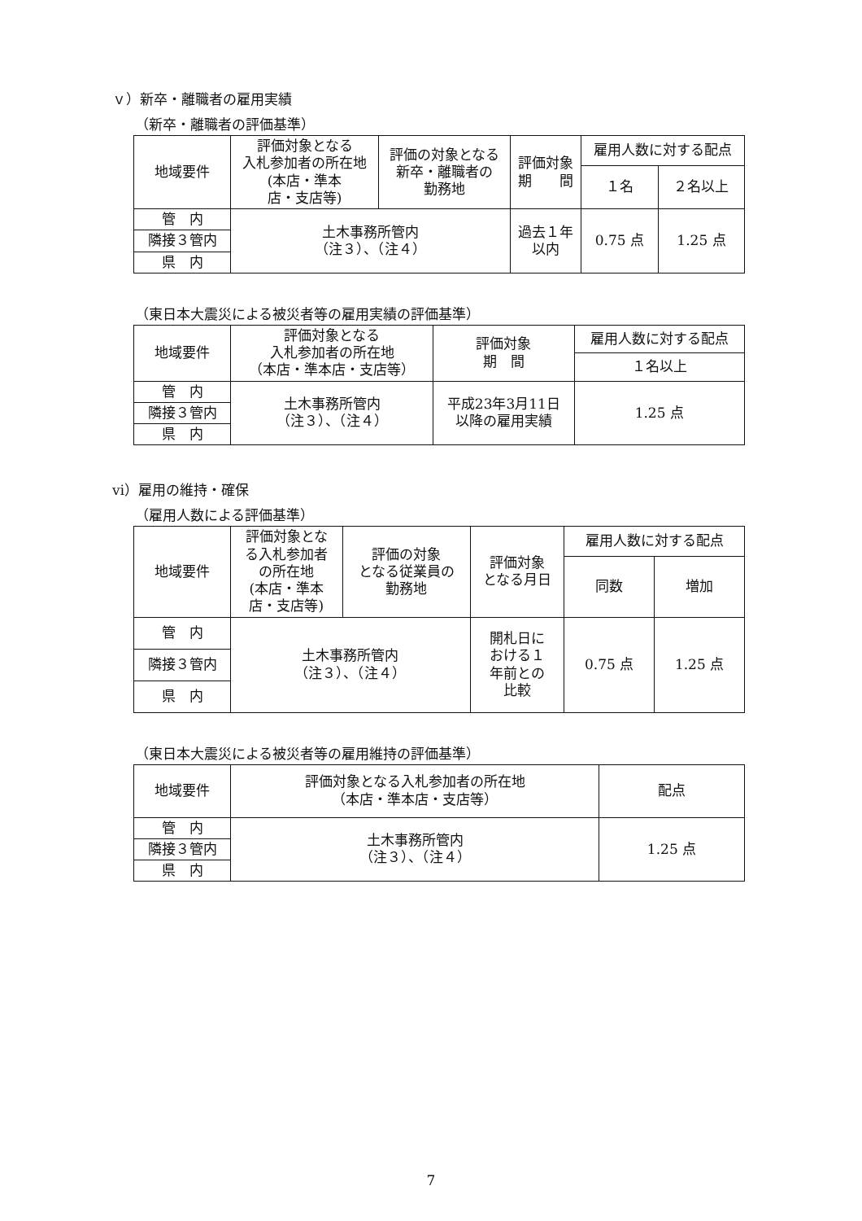ｖ）新卒・離職者の雇用実績
（新卒・離職者の評価基準）
| 地域要件 | 評価対象となる 入札参加者の所在地 (本店・準本 店・支店等) | 評価の対象となる 新卒・離職者の 勤務地 | 評価対象 期 間 | 雇用人数に対する配点 | |
| --- | --- | --- | --- | --- | --- |
| | | | | １名 | ２名以上 |
| 管 内 | 土木事務所管内 （注３）、（注４） | | 過去１年 以内 | 0.75 点 | 1.25 点 |
| 隣接３管内 | | | | | |
| 県 内 | | | | | |
（東日本大震災による被災者等の雇用実績の評価基準）
| 地域要件 | 評価対象となる 入札参加者の所在地 （本店・準本店・支店等） | 評価対象 期 間 | 雇用人数に対する配点 |
| --- | --- | --- | --- |
| | | | １名以上 |
| 管 内 | 土木事務所管内 （注３）、（注４） | 平成23年3月11日 以降の雇用実績 | 1.25 点 |
| 隣接３管内 | | | |
| 県 内 | | | |
ⅵ）雇用の維持・確保
（雇用人数による評価基準）
| 地域要件 | 評価対象とな る入札参加者 の所在地 (本店・準本 店・支店等) | 評価の対象 となる従業員の 勤務地 | 評価対象 となる月日 | 雇用人数に対する配点 | |
| --- | --- | --- | --- | --- | --- |
| | | | | 同数 | 増加 |
| 管 内 | 土木事務所管内 （注３）、（注４） | | 開札日に おける１ 年前との 比較 | 0.75 点 | 1.25 点 |
| 隣接３管内 | | | | | |
| 県 内 | | | | | |
（東日本大震災による被災者等の雇用維持の評価基準）
| 地域要件 | 評価対象となる入札参加者の所在地 （本店・準本店・支店等） | 配点 |
| --- | --- | --- |
| 管 内 | 土木事務所管内 （注３）、（注４） | 1.25 点 |
| 隣接３管内 | | |
| 県 内 | | |
7